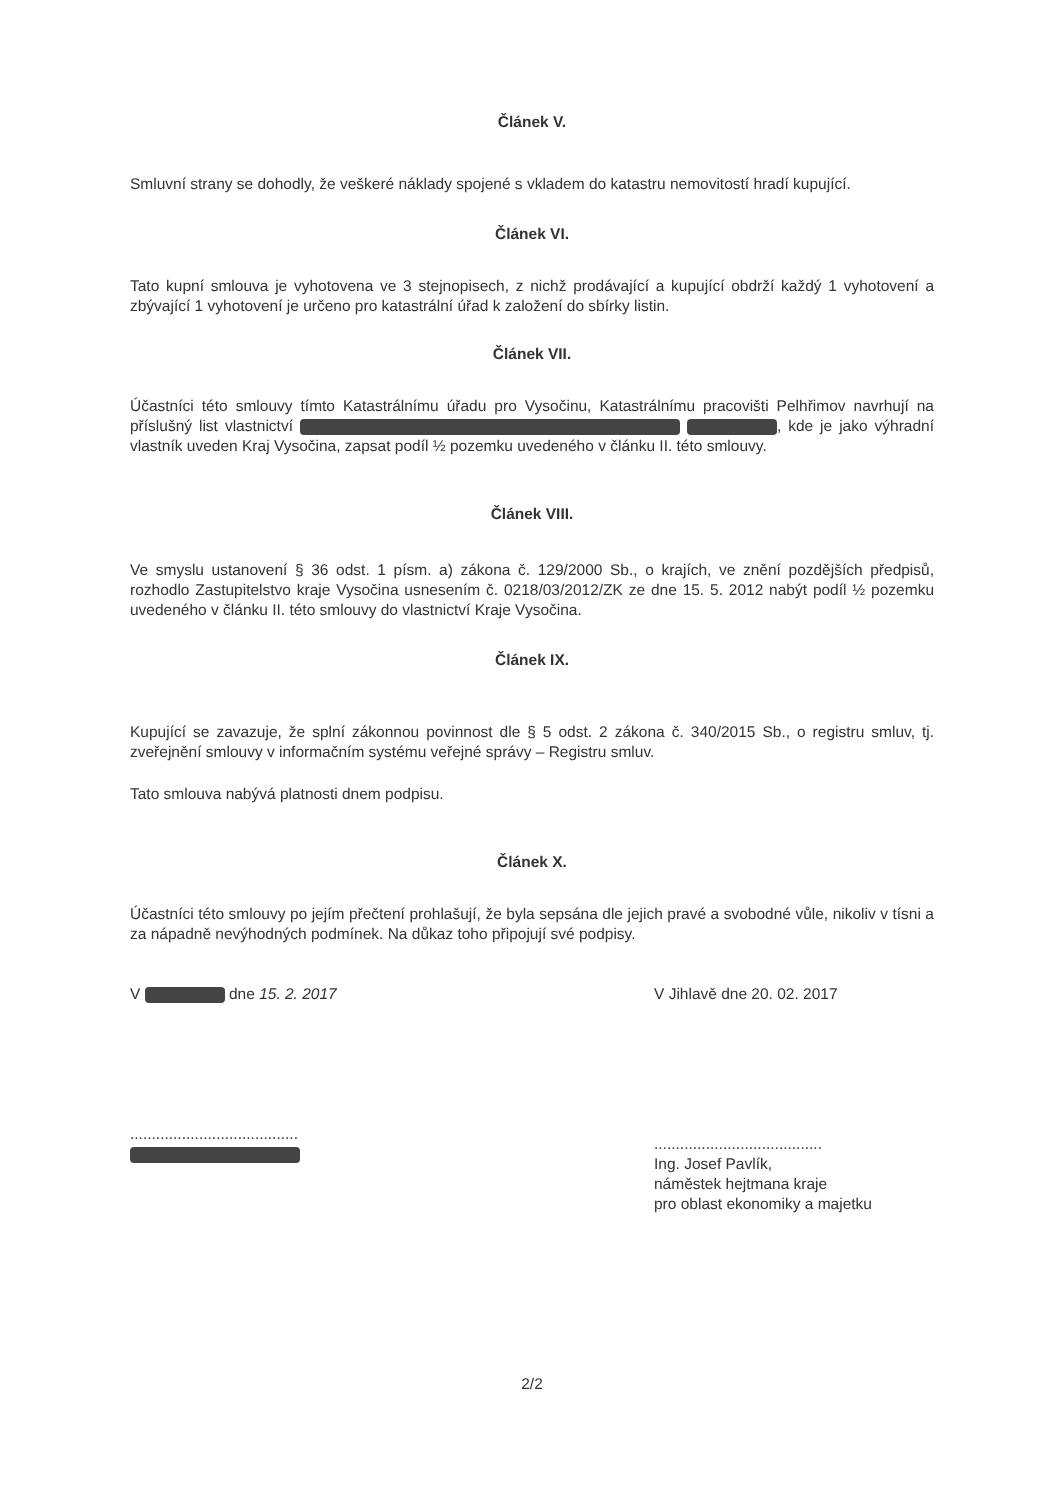Článek V.
Smluvní strany se dohodly, že veškeré náklady spojené s vkladem do katastru nemovitostí hradí kupující.
Článek VI.
Tato kupní smlouva je vyhotovena ve 3 stejnopisech, z nichž prodávající a kupující obdrží každý 1 vyhotovení a zbývající 1 vyhotovení je určeno pro katastrální úřad k založení do sbírky listin.
Článek VII.
Účastníci této smlouvy tímto Katastrálnímu úřadu pro Vysočinu, Katastrálnímu pracovišti Pelhřimov navrhují na příslušný list vlastnictví , kde je jako výhradní vlastník uveden Kraj Vysočina, zapsat podíl ½ pozemku uvedeného v článku II. této smlouvy.
Článek VIII.
Ve smyslu ustanovení § 36 odst. 1 písm. a) zákona č. 129/2000 Sb., o krajích, ve znění pozdějších předpisů, rozhodlo Zastupitelstvo kraje Vysočina usnesením č. 0218/03/2012/ZK ze dne 15. 5. 2012 nabýt podíl ½ pozemku uvedeného v článku II. této smlouvy do vlastnictví Kraje Vysočina.
Článek IX.
Kupující se zavazuje, že splní zákonnou povinnost dle § 5 odst. 2 zákona č. 340/2015 Sb., o registru smluv, tj. zveřejnění smlouvy v informačním systému veřejné správy – Registru smluv.
Tato smlouva nabývá platnosti dnem podpisu.
Článek X.
Účastníci této smlouvy po jejím přečtení prohlašují, že byla sepsána dle jejich pravé a svobodné vůle, nikoliv v tísni a za nápadně nevýhodných podmínek. Na důkaz toho připojují své podpisy.
V dne 15. 2. 2017
.......................................
V Jihlavě dne 20. 02. 2017
.......................................
Ing. Josef Pavlík,
náměstek hejtmana kraje
pro oblast ekonomiky a majetku
2/2